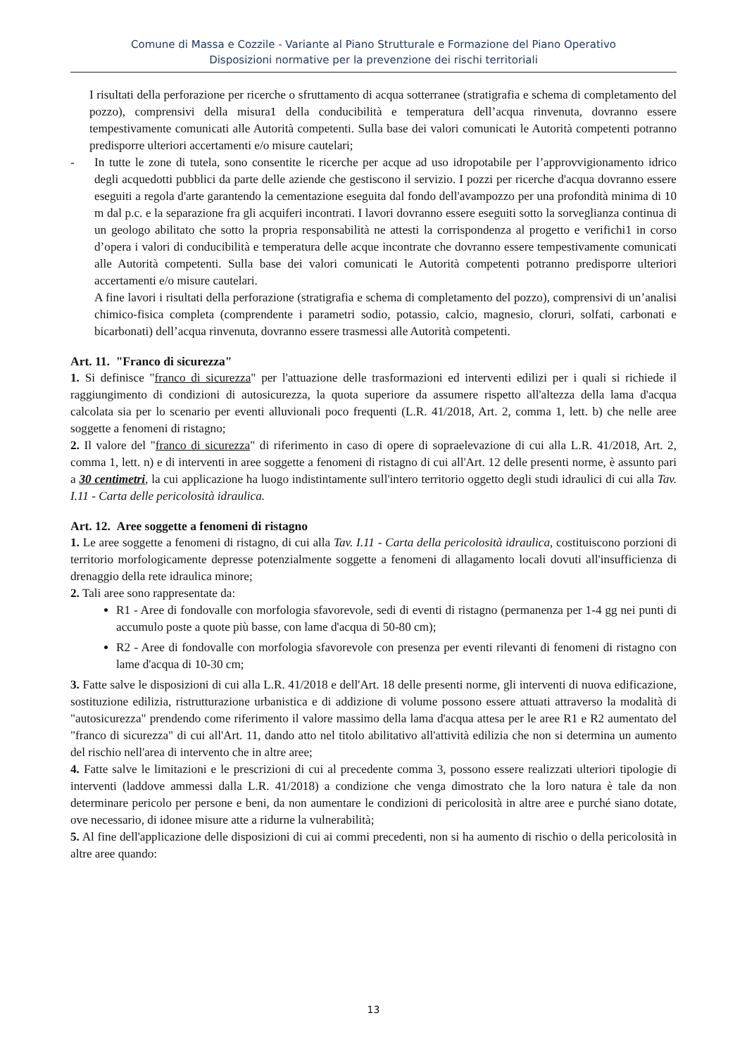Comune di Massa e Cozzile - Variante al Piano Strutturale e Formazione del Piano Operativo
Disposizioni normative per la prevenzione dei rischi territoriali
I risultati della perforazione per ricerche o sfruttamento di acqua sotterranee (stratigrafia e schema di completamento del pozzo), comprensivi della misura1 della conducibilità e temperatura dell’acqua rinvenuta, dovranno essere tempestivamente comunicati alle Autorità competenti. Sulla base dei valori comunicati le Autorità competenti potranno predisporre ulteriori accertamenti e/o misure cautelari;
- In tutte le zone di tutela, sono consentite le ricerche per acque ad uso idropotabile per l’approvvigionamento idrico degli acquedotti pubblici da parte delle aziende che gestiscono il servizio. I pozzi per ricerche d'acqua dovranno essere eseguiti a regola d'arte garantendo la cementazione eseguita dal fondo dell'avampozzo per una profondità minima di 10 m dal p.c. e la separazione fra gli acquiferi incontrati. I lavori dovranno essere eseguiti sotto la sorveglianza continua di un geologo abilitato che sotto la propria responsabilità ne attesti la corrispondenza al progetto e verifichi1 in corso d’opera i valori di conducibilità e temperatura delle acque incontrate che dovranno essere tempestivamente comunicati alle Autorità competenti. Sulla base dei valori comunicati le Autorità competenti potranno predisporre ulteriori accertamenti e/o misure cautelari.
A fine lavori i risultati della perforazione (stratigrafia e schema di completamento del pozzo), comprensivi di un’analisi chimico-fisica completa (comprendente i parametri sodio, potassio, calcio, magnesio, cloruri, solfati, carbonati e bicarbonati) dell’acqua rinvenuta, dovranno essere trasmessi alle Autorità competenti.
Art. 11. "Franco di sicurezza"
1. Si definisce "franco di sicurezza" per l'attuazione delle trasformazioni ed interventi edilizi per i quali si richiede il raggiungimento di condizioni di autosicurezza, la quota superiore da assumere rispetto all'altezza della lama d'acqua calcolata sia per lo scenario per eventi alluvionali poco frequenti (L.R. 41/2018, Art. 2, comma 1, lett. b) che nelle aree soggette a fenomeni di ristagno;
2. Il valore del "franco di sicurezza" di riferimento in caso di opere di sopraelevazione di cui alla L.R. 41/2018, Art. 2, comma 1, lett. n) e di interventi in aree soggette a fenomeni di ristagno di cui all'Art. 12 delle presenti norme, è assunto pari a 30 centimetri, la cui applicazione ha luogo indistintamente sull'intero territorio oggetto degli studi idraulici di cui alla Tav. I.11 - Carta delle pericolosità idraulica.
Art. 12. Aree soggette a fenomeni di ristagno
1. Le aree soggette a fenomeni di ristagno, di cui alla Tav. I.11 - Carta della pericolosità idraulica, costituiscono porzioni di territorio morfologicamente depresse potenzialmente soggette a fenomeni di allagamento locali dovuti all'insufficienza di drenaggio della rete idraulica minore;
2. Tali aree sono rappresentate da:
R1 - Aree di fondovalle con morfologia sfavorevole, sedi di eventi di ristagno (permanenza per 1-4 gg nei punti di accumulo poste a quote più basse, con lame d'acqua di 50-80 cm);
R2 - Aree di fondovalle con morfologia sfavorevole con presenza per eventi rilevanti di fenomeni di ristagno con lame d'acqua di 10-30 cm;
3. Fatte salve le disposizioni di cui alla L.R. 41/2018 e dell'Art. 18 delle presenti norme, gli interventi di nuova edificazione, sostituzione edilizia, ristrutturazione urbanistica e di addizione di volume possono essere attuati attraverso la modalità di "autosicurezza" prendendo come riferimento il valore massimo della lama d'acqua attesa per le aree R1 e R2 aumentato del "franco di sicurezza" di cui all'Art. 11, dando atto nel titolo abilitativo all'attività edilizia che non si determina un aumento del rischio nell'area di intervento che in altre aree;
4. Fatte salve le limitazioni e le prescrizioni di cui al precedente comma 3, possono essere realizzati ulteriori tipologie di interventi (laddove ammessi dalla L.R. 41/2018) a condizione che venga dimostrato che la loro natura è tale da non determinare pericolo per persone e beni, da non aumentare le condizioni di pericolosità in altre aree e purché siano dotate, ove necessario, di idonee misure atte a ridurne la vulnerabilità;
5. Al fine dell'applicazione delle disposizioni di cui ai commi precedenti, non si ha aumento di rischio o della pericolosità in altre aree quando:
13